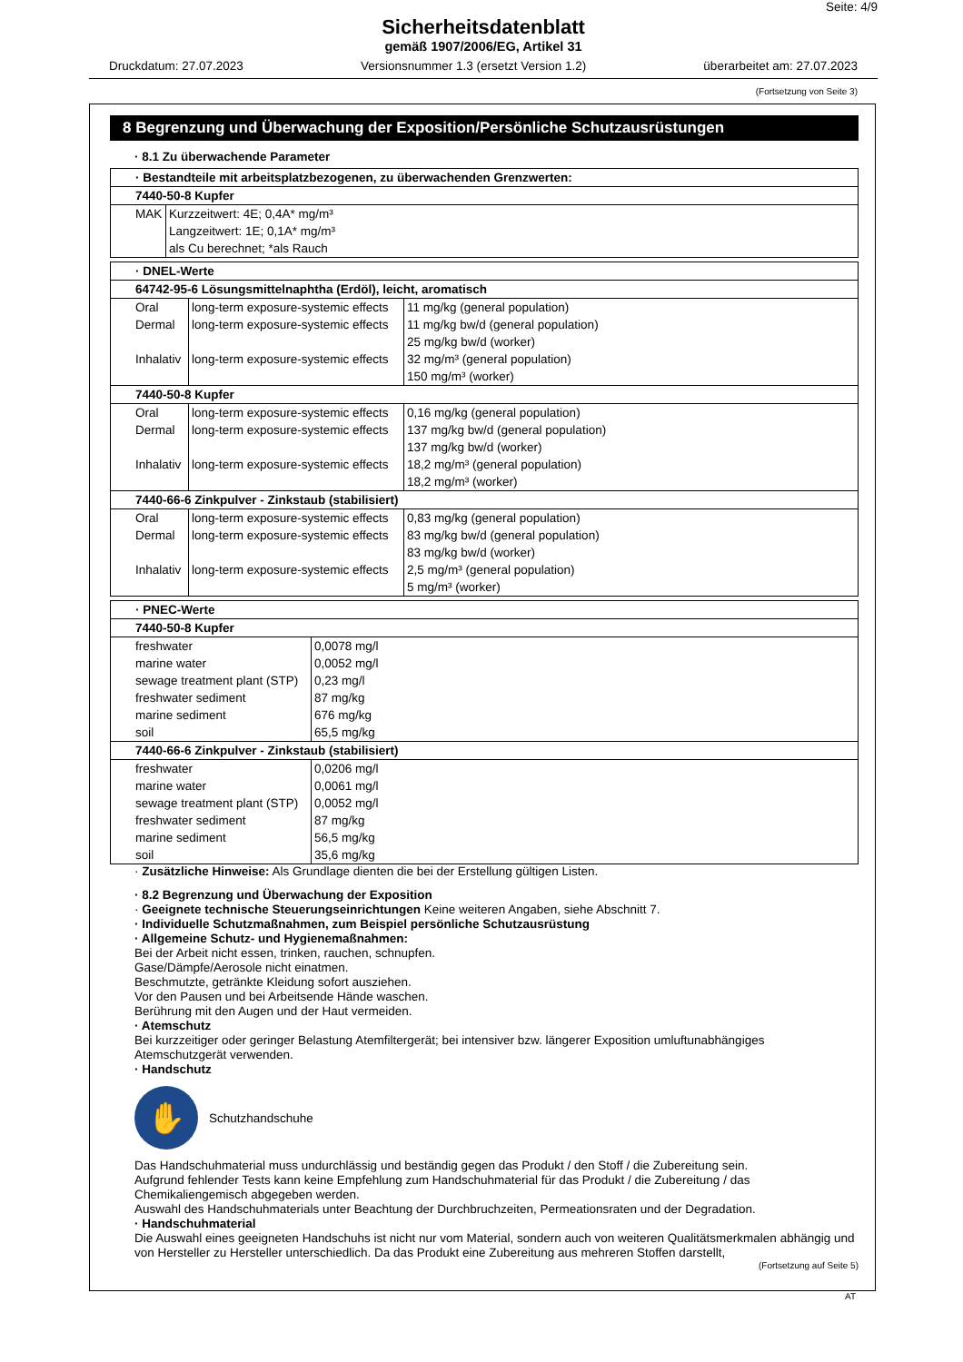Seite: 4/9
Sicherheitsdatenblatt
gemäß 1907/2006/EG, Artikel 31
Druckdatum: 27.07.2023 Versionsnummer 1.3 (ersetzt Version 1.2) überarbeitet am: 27.07.2023
(Fortsetzung von Seite 3)
8 Begrenzung und Überwachung der Exposition/Persönliche Schutzausrüstungen
· 8.1 Zu überwachende Parameter
| · Bestandteile mit arbeitsplatzbezogenen, zu überwachenden Grenzwerten: | |
| 7440-50-8 Kupfer | |
| MAK | Kurzzeitwert: 4E; 0,4A* mg/m³ Langzeitwert: 1E; 0,1A* mg/m³ als Cu berechnet; *als Rauch |
| · DNEL-Werte | | |
| 64742-95-6 Lösungsmittelnaphtha (Erdöl), leicht, aromatisch | | |
| Oral Dermal Inhalativ | long-term exposure-systemic effects long-term exposure-systemic effects long-term exposure-systemic effects | 11 mg/kg (general population) 11 mg/kg bw/d (general population) 25 mg/kg bw/d (worker) 32 mg/m³ (general population) 150 mg/m³ (worker) |
| 7440-50-8 Kupfer | | |
| Oral Dermal Inhalativ | long-term exposure-systemic effects long-term exposure-systemic effects long-term exposure-systemic effects | 0,16 mg/kg (general population) 137 mg/kg bw/d (general population) 137 mg/kg bw/d (worker) 18,2 mg/m³ (general population) 18,2 mg/m³ (worker) |
| 7440-66-6 Zinkpulver - Zinkstaub (stabilisiert) | | |
| Oral Dermal Inhalativ | long-term exposure-systemic effects long-term exposure-systemic effects long-term exposure-systemic effects | 0,83 mg/kg (general population) 83 mg/kg bw/d (general population) 83 mg/kg bw/d (worker) 2,5 mg/m³ (general population) 5 mg/m³ (worker) |
| · PNEC-Werte | |
| 7440-50-8 Kupfer | |
| freshwater marine water sewage treatment plant (STP) freshwater sediment marine sediment soil | 0,0078 mg/l 0,0052 mg/l 0,23 mg/l 87 mg/kg 676 mg/kg 65,5 mg/kg |
| 7440-66-6 Zinkpulver - Zinkstaub (stabilisiert) | |
| freshwater marine water sewage treatment plant (STP) freshwater sediment marine sediment soil | 0,0206 mg/l 0,0061 mg/l 0,0052 mg/l 87 mg/kg 56,5 mg/kg 35,6 mg/kg |
· Zusätzliche Hinweise: Als Grundlage dienten die bei der Erstellung gültigen Listen.
· 8.2 Begrenzung und Überwachung der Exposition
· Geeignete technische Steuerungseinrichtungen Keine weiteren Angaben, siehe Abschnitt 7.
· Individuelle Schutzmaßnahmen, zum Beispiel persönliche Schutzausrüstung
· Allgemeine Schutz- und Hygienemaßnahmen:
Bei der Arbeit nicht essen, trinken, rauchen, schnupfen.
Gase/Dämpfe/Aerosole nicht einatmen.
Beschmutzte, getränkte Kleidung sofort ausziehen.
Vor den Pausen und bei Arbeitsende Hände waschen.
Berührung mit den Augen und der Haut vermeiden.
· Atemschutz
Bei kurzzeitiger oder geringer Belastung Atemfiltergerät; bei intensiver bzw. längerer Exposition umluftunabhängiges Atemschutzgerät verwenden.
· Handschutz
✋
Schutzhandschuhe
Das Handschuhmaterial muss undurchlässig und beständig gegen das Produkt / den Stoff / die Zubereitung sein.
Aufgrund fehlender Tests kann keine Empfehlung zum Handschuhmaterial für das Produkt / die Zubereitung / das Chemikaliengemisch abgegeben werden.
Auswahl des Handschuhmaterials unter Beachtung der Durchbruchzeiten, Permeationsraten und der Degradation.
· Handschuhmaterial
Die Auswahl eines geeigneten Handschuhs ist nicht nur vom Material, sondern auch von weiteren Qualitätsmerkmalen abhängig und von Hersteller zu Hersteller unterschiedlich. Da das Produkt eine Zubereitung aus mehreren Stoffen darstellt,
(Fortsetzung auf Seite 5)
AT